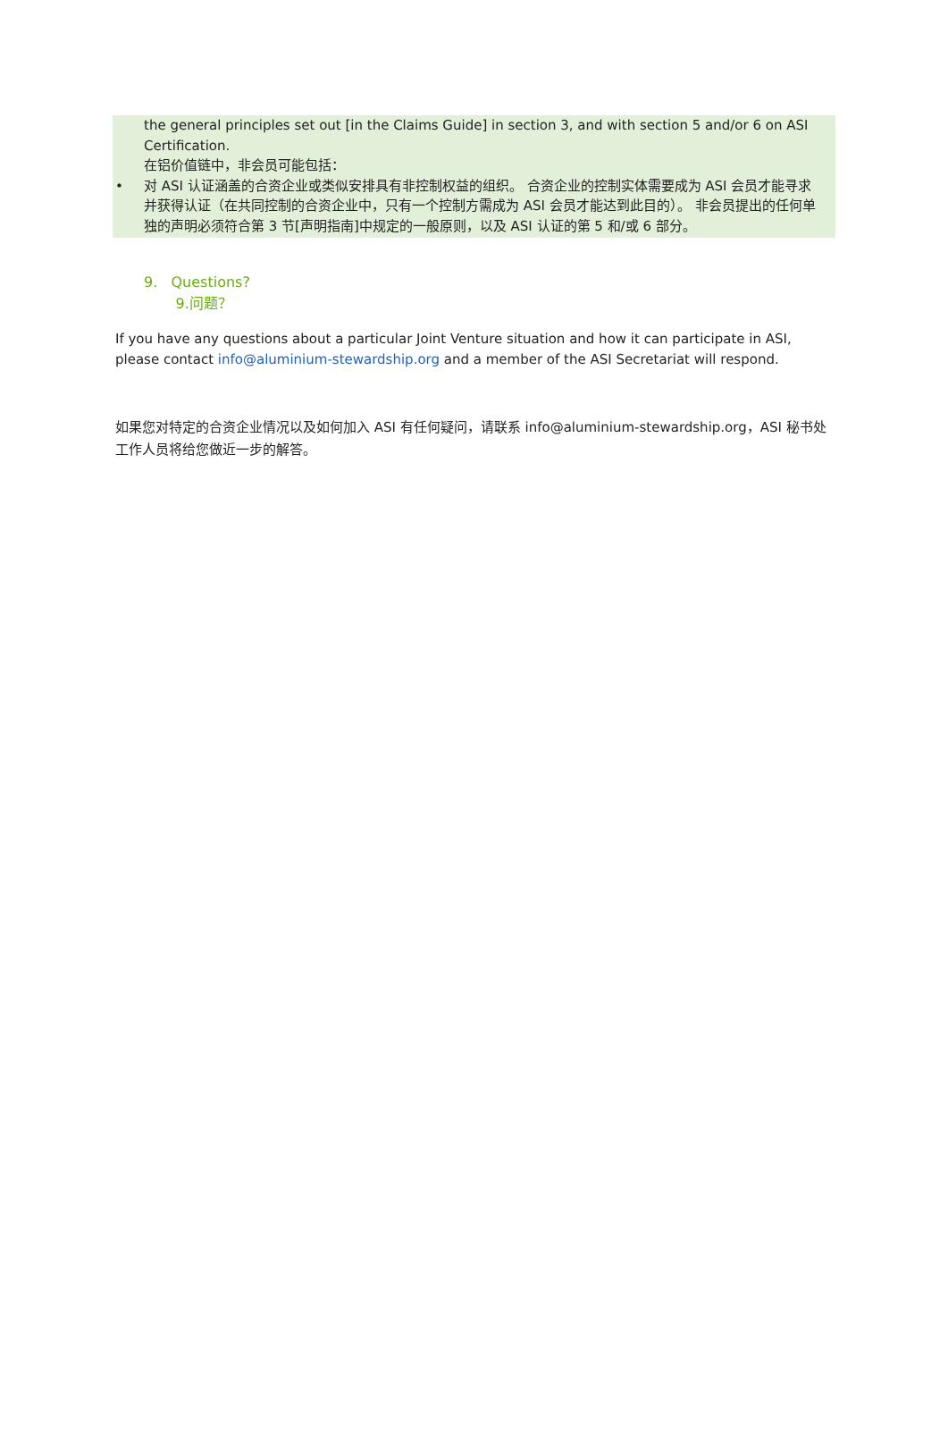the general principles set out [in the Claims Guide] in section 3, and with section 5 and/or 6 on ASI Certification.
在铝价值链中，非会员可能包括：
• 对 ASI 认证涵盖的合资企业或类似安排具有非控制权益的组织。 合资企业的控制实体需要成为 ASI 会员才能寻求并获得认证（在共同控制的合资企业中，只有一个控制方需成为 ASI 会员才能达到此目的）。 非会员提出的任何单独的声明必须符合第 3 节[声明指南]中规定的一般原则，以及 ASI 认证的第 5 和/或 6 部分。
9. Questions?
9.问题？
If you have any questions about a particular Joint Venture situation and how it can participate in ASI, please contact info@aluminium-stewardship.org and a member of the ASI Secretariat will respond.
如果您对特定的合资企业情况以及如何加入 ASI 有任何疑问，请联系 info@aluminium-stewardship.org，ASI 秘书处工作人员将给您做近一步的解答。